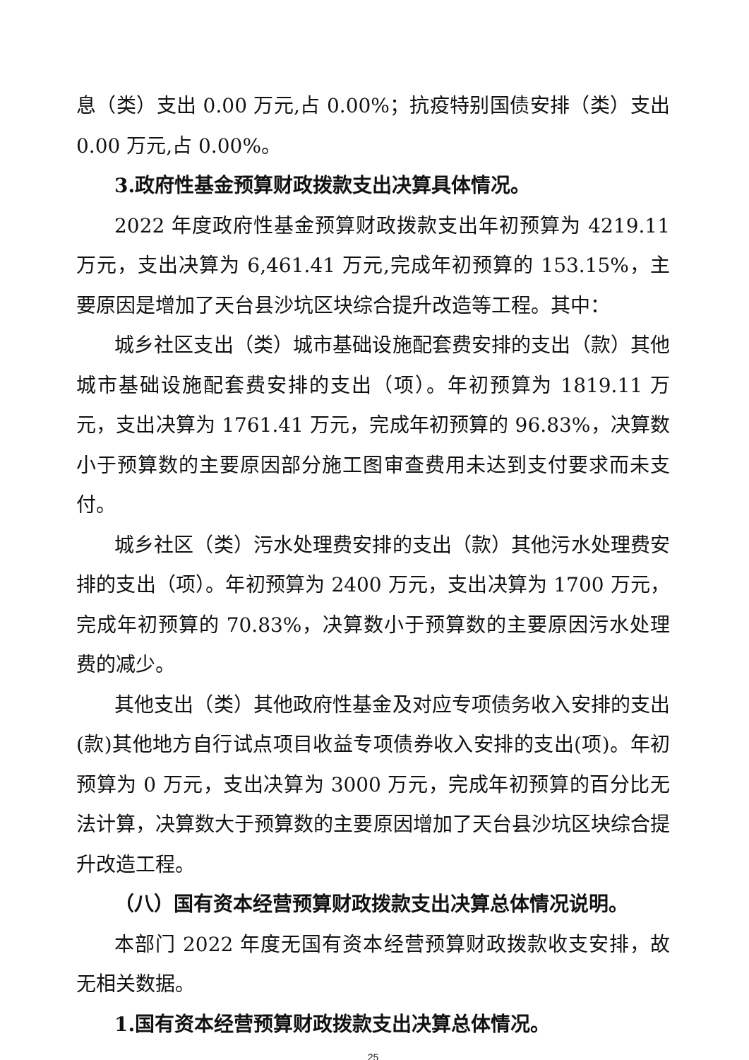息（类）支出 0.00 万元,占 0.00%；抗疫特别国债安排（类）支出 0.00 万元,占 0.00%。
3.政府性基金预算财政拨款支出决算具体情况。
2022 年度政府性基金预算财政拨款支出年初预算为 4219.11 万元，支出决算为 6,461.41 万元,完成年初预算的 153.15%，主要原因是增加了天台县沙坑区块综合提升改造等工程。其中：
城乡社区支出（类）城市基础设施配套费安排的支出（款）其他城市基础设施配套费安排的支出（项）。年初预算为 1819.11 万元，支出决算为 1761.41 万元，完成年初预算的 96.83%，决算数小于预算数的主要原因部分施工图审查费用未达到支付要求而未支付。
城乡社区（类）污水处理费安排的支出（款）其他污水处理费安排的支出（项）。年初预算为 2400 万元，支出决算为 1700 万元，完成年初预算的 70.83%，决算数小于预算数的主要原因污水处理费的减少。
其他支出（类）其他政府性基金及对应专项债务收入安排的支出(款)其他地方自行试点项目收益专项债券收入安排的支出(项)。年初预算为 0 万元，支出决算为 3000 万元，完成年初预算的百分比无法计算，决算数大于预算数的主要原因增加了天台县沙坑区块综合提升改造工程。
（八）国有资本经营预算财政拨款支出决算总体情况说明。
本部门 2022 年度无国有资本经营预算财政拨款收支安排，故无相关数据。
1.国有资本经营预算财政拨款支出决算总体情况。
25